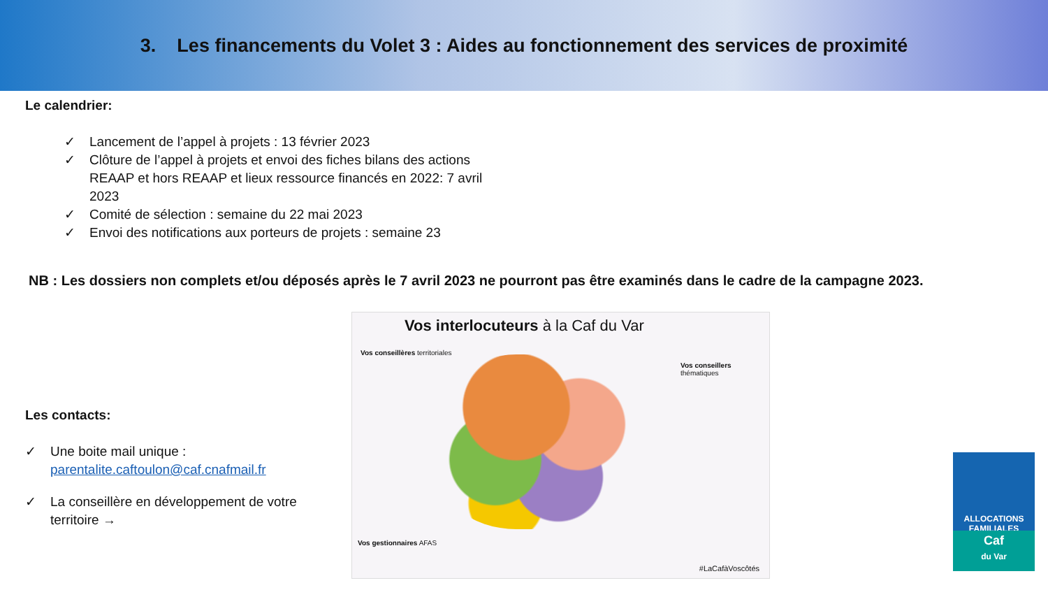3. Les financements du Volet 3 : Aides au fonctionnement des services de proximité
Le calendrier:
✓ Lancement de l’appel à projets : 13 février 2023
✓ Clôture de l’appel à projets et envoi des fiches bilans des actions REAAP et hors REAAP et lieux ressource financés en 2022: 7 avril 2023
✓ Comité de sélection : semaine du 22 mai 2023
✓ Envoi des notifications aux porteurs de projets : semaine 23
NB : Les dossiers non complets et/ou déposés après le 7 avril 2023 ne pourront pas être examinés dans le cadre de la campagne 2023.
Les contacts:
✓ Une boite mail unique : parentalite.caftoulon@caf.cnafmail.fr
✓ La conseillère en développement de votre territoire →
Vos interlocuteurs à la Caf du Var
Vos conseillères territoriales
Vos conseillers thématiques
Vos gestionnaires AFAS
#LaCafàVoscôtés
ALLOCATIONS FAMILIALES
Caf
du Var